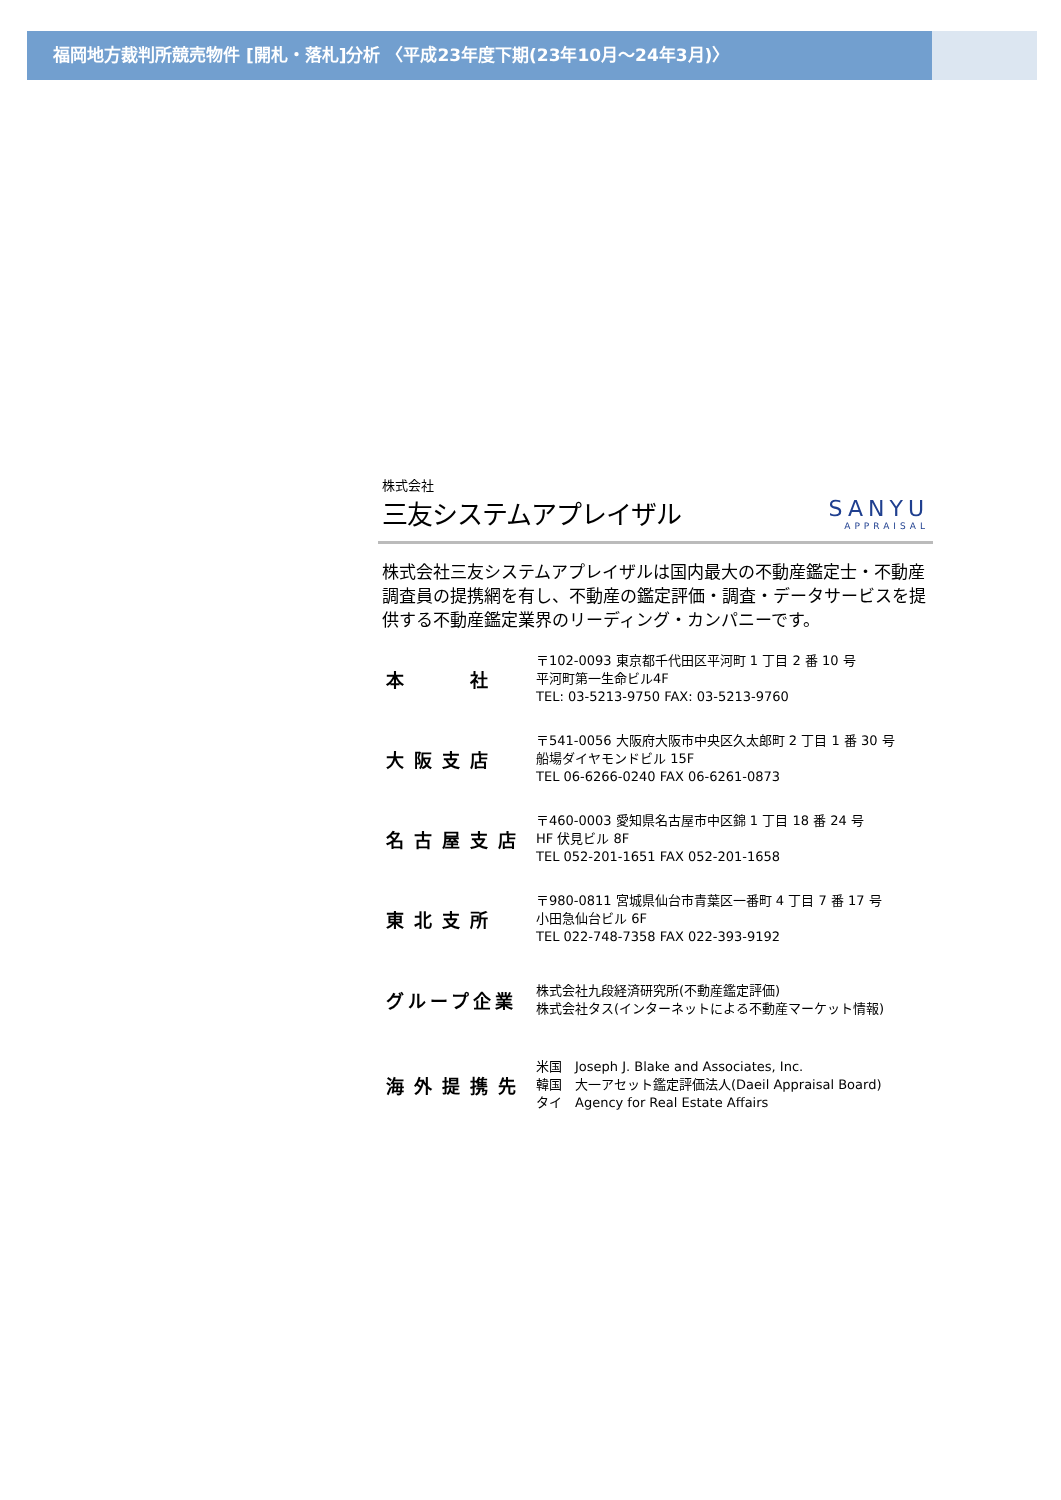福岡地方裁判所競売物件 [開札・落札]分析 〈平成23年度下期(23年10月～24年3月)〉
株式会社
三友システムアプレイザル
SANYU
APPRAISAL
株式会社三友システムアプレイザルは国内最大の不動産鑑定士・不動産調査員の提携網を有し、不動産の鑑定評価・調査・データサービスを提供する不動産鑑定業界のリーディング・カンパニーです。
本　　社
〒102-0093 東京都千代田区平河町 1 丁目 2 番 10 号
平河町第一生命ビル4F
TEL: 03-5213-9750 FAX: 03-5213-9760
大阪支店
〒541-0056 大阪府大阪市中央区久太郎町 2 丁目 1 番 30 号
船場ダイヤモンドビル 15F
TEL 06-6266-0240 FAX 06-6261-0873
名古屋支店
〒460-0003 愛知県名古屋市中区錦 1 丁目 18 番 24 号
HF 伏見ビル 8F
TEL 052-201-1651 FAX 052-201-1658
東北支所
〒980-0811 宮城県仙台市青葉区一番町 4 丁目 7 番 17 号
小田急仙台ビル 6F
TEL 022-748-7358 FAX 022-393-9192
グループ企業
株式会社九段経済研究所(不動産鑑定評価)
株式会社タス(インターネットによる不動産マーケット情報)
海外提携先
米国　Joseph J. Blake and Associates, Inc.
韓国　大一アセット鑑定評価法人(Daeil Appraisal Board)
タイ　Agency for Real Estate Affairs